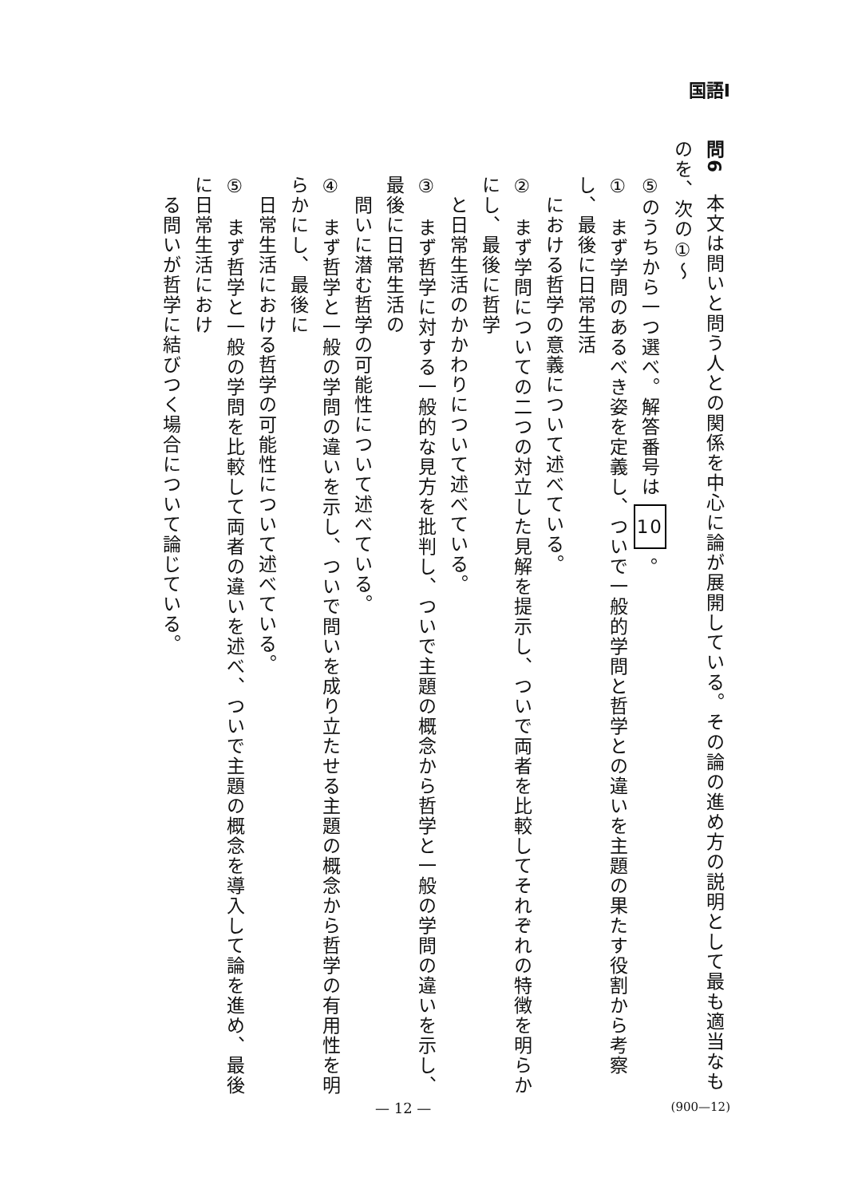国語Ⅰ
問6　本文は問いと問う人との関係を中心に論が展開している。その論の進め方の説明として最も適当なものを、次の①～
⑤のうちから一つ選べ。解答番号は 10 。
①　まず学問のあるべき姿を定義し、ついで一般的学問と哲学との違いを主題の果たす役割から考察し、最後に日常生活
　における哲学の意義について述べている。
②　まず学問についての二つの対立した見解を提示し、ついで両者を比較してそれぞれの特徴を明らかにし、最後に哲学
　と日常生活のかかわりについて述べている。
③　まず哲学に対する一般的な見方を批判し、ついで主題の概念から哲学と一般の学問の違いを示し、最後に日常生活の
　問いに潜む哲学の可能性について述べている。
④　まず哲学と一般の学問の違いを示し、ついで問いを成り立たせる主題の概念から哲学の有用性を明らかにし、最後に
　日常生活における哲学の可能性について述べている。
⑤　まず哲学と一般の学問を比較して両者の違いを述べ、ついで主題の概念を導入して論を進め、最後に日常生活におけ
　る問いが哲学に結びつく場合について論じている。
— 12 — (900—12)